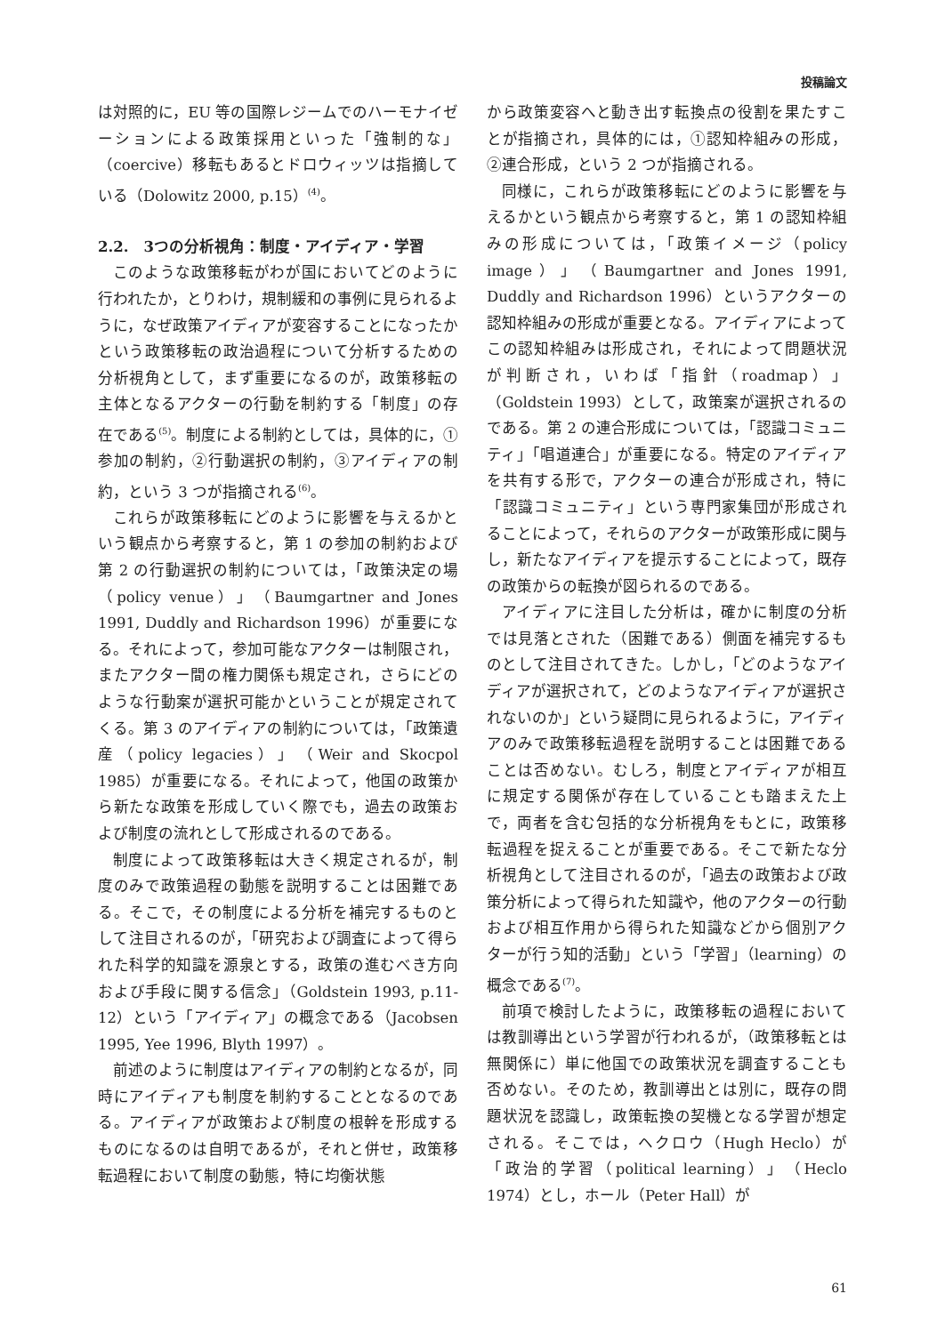投稿論文
は対照的に，EU 等の国際レジームでのハーモナイゼーションによる政策採用といった「強制的な」（coercive）移転もあるとドロウィッツは指摘している（Dolowitz 2000, p.15）<sup>(4)</sup>。
2.2.　3つの分析視角：制度・アイディア・学習
このような政策移転がわが国においてどのように行われたか，とりわけ，規制緩和の事例に見られるように，なぜ政策アイディアが変容することになったかという政策移転の政治過程について分析するための分析視角として，まず重要になるのが，政策移転の主体となるアクターの行動を制約する「制度」の存在である<sup>(5)</sup>。制度による制約としては，具体的に，①参加の制約，②行動選択の制約，③アイディアの制約，という 3 つが指摘される<sup>(6)</sup>。
これらが政策移転にどのように影響を与えるかという観点から考察すると，第 1 の参加の制約および第 2 の行動選択の制約については，「政策決定の場（policy venue）」（Baumgartner and Jones 1991, Duddly and Richardson 1996）が重要になる。それによって，参加可能なアクターは制限され，またアクター間の権力関係も規定され，さらにどのような行動案が選択可能かということが規定されてくる。第 3 のアイディアの制約については，「政策遺産（policy legacies）」（Weir and Skocpol 1985）が重要になる。それによって，他国の政策から新たな政策を形成していく際でも，過去の政策および制度の流れとして形成されるのである。
制度によって政策移転は大きく規定されるが，制度のみで政策過程の動態を説明することは困難である。そこで，その制度による分析を補完するものとして注目されるのが，「研究および調査によって得られた科学的知識を源泉とする，政策の進むべき方向および手段に関する信念」（Goldstein 1993, p.11-12）という「アイディア」の概念である（Jacobsen 1995, Yee 1996, Blyth 1997）。
前述のように制度はアイディアの制約となるが，同時にアイディアも制度を制約することとなるのである。アイディアが政策および制度の根幹を形成するものになるのは自明であるが，それと併せ，政策移転過程において制度の動態，特に均衡状態
から政策変容へと動き出す転換点の役割を果たすことが指摘され，具体的には，①認知枠組みの形成，②連合形成，という 2 つが指摘される。
同様に，これらが政策移転にどのように影響を与えるかという観点から考察すると，第 1 の認知枠組みの形成については，「政策イメージ（policy image）」（Baumgartner and Jones 1991, Duddly and Richardson 1996）というアクターの認知枠組みの形成が重要となる。アイディアによってこの認知枠組みは形成され，それによって問題状況が判断され，いわば「指針（roadmap）」（Goldstein 1993）として，政策案が選択されるのである。第 2 の連合形成については，「認識コミュニティ」「唱道連合」が重要になる。特定のアイディアを共有する形で，アクターの連合が形成され，特に「認識コミュニティ」という専門家集団が形成されることによって，それらのアクターが政策形成に関与し，新たなアイディアを提示することによって，既存の政策からの転換が図られるのである。
アイディアに注目した分析は，確かに制度の分析では見落とされた（困難である）側面を補完するものとして注目されてきた。しかし，「どのようなアイディアが選択されて，どのようなアイディアが選択されないのか」という疑問に見られるように，アイディアのみで政策移転過程を説明することは困難であることは否めない。むしろ，制度とアイディアが相互に規定する関係が存在していることも踏まえた上で，両者を含む包括的な分析視角をもとに，政策移転過程を捉えることが重要である。そこで新たな分析視角として注目されるのが，「過去の政策および政策分析によって得られた知識や，他のアクターの行動および相互作用から得られた知識などから個別アクターが行う知的活動」という「学習」（learning）の概念である<sup>(7)</sup>。
前項で検討したように，政策移転の過程においては教訓導出という学習が行われるが，（政策移転とは無関係に）単に他国での政策状況を調査することも否めない。そのため，教訓導出とは別に，既存の問題状況を認識し，政策転換の契機となる学習が想定される。そこでは，ヘクロウ（Hugh Heclo）が「政治的学習（political learning）」（Heclo 1974）とし，ホール（Peter Hall）が
61